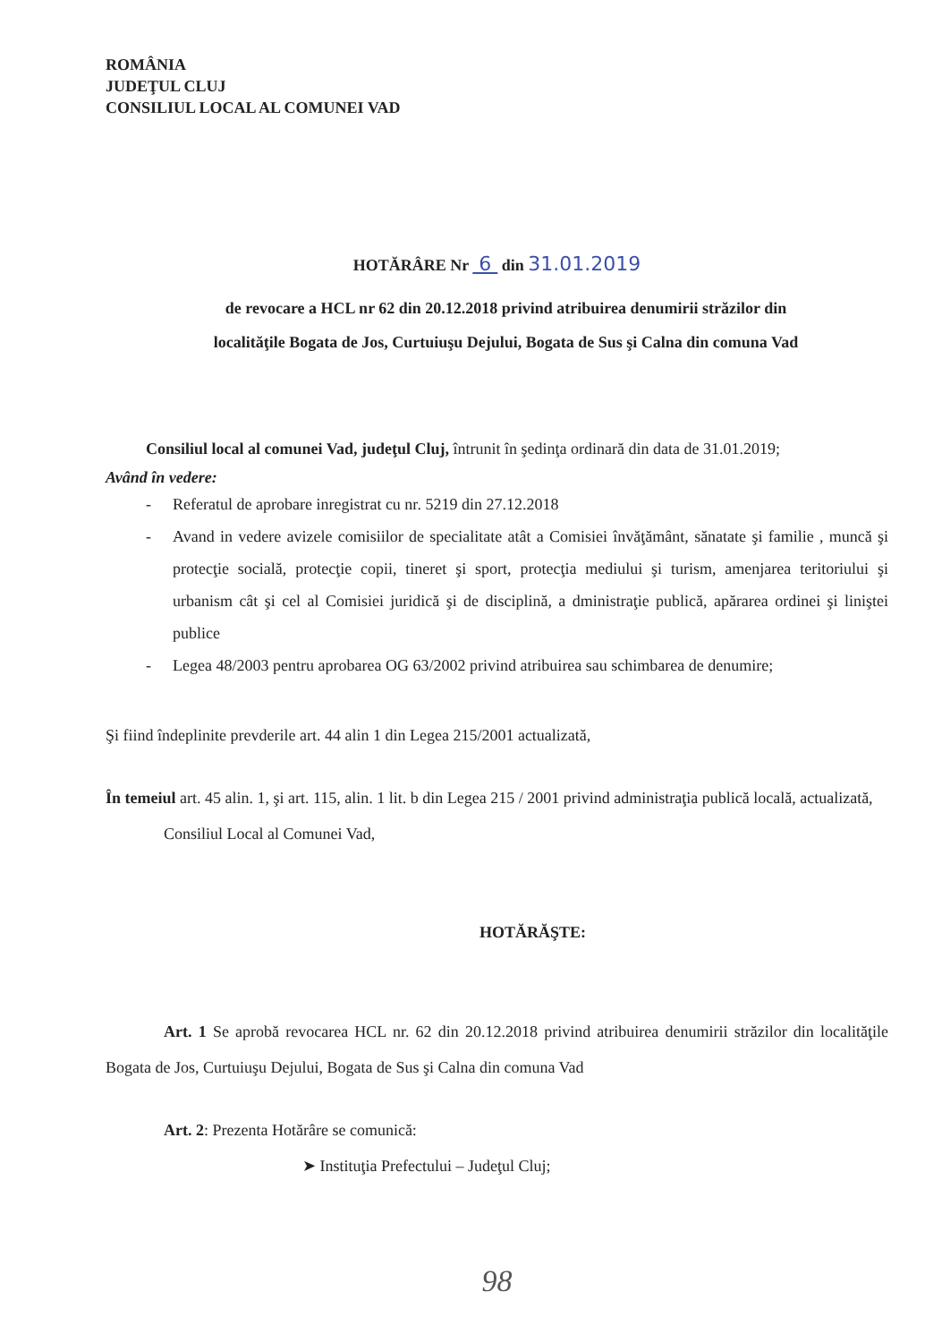ROMÂNIA
JUDEŢUL CLUJ
CONSILIUL LOCAL AL COMUNEI VAD
HOTĂRÂRE Nr 6 din 31.01.2019
de revocare a HCL nr 62 din 20.12.2018 privind atribuirea denumirii străzilor din
localităţile Bogata de Jos, Curtuiuşu Dejului, Bogata de Sus şi Calna din comuna Vad
Consiliul local al comunei Vad, judeţul Cluj, întrunit în şedinţa ordinară din data de 31.01.2019;
Având în vedere:
- Referatul de aprobare inregistrat cu nr. 5219 din 27.12.2018
- Avand in vedere avizele comisiilor de specialitate atât a Comisiei învăţământ, sănatate şi familie , muncă şi protecţie socială, protecţie copii, tineret şi sport, protecţia mediului şi turism, amenjarea teritoriului şi urbanism cât şi cel al Comisiei juridică şi de disciplină, a dministraţie publică, apărarea ordinei şi liniştei publice
- Legea 48/2003 pentru aprobarea OG 63/2002 privind atribuirea sau schimbarea de denumire;
Şi fiind îndeplinite prevderile art. 44 alin 1 din Legea 215/2001 actualizată,
În temeiul art. 45 alin. 1, şi art. 115, alin. 1 lit. b din Legea 215 / 2001 privind administraţia publică locală, actualizată,
Consiliul Local al Comunei Vad,
HOTĂRĂŞTE:
Art. 1 Se aprobă revocarea HCL nr. 62 din 20.12.2018 privind atribuirea denumirii străzilor din localităţile Bogata de Jos, Curtuiuşu Dejului, Bogata de Sus şi Calna din comuna Vad
Art. 2: Prezenta Hotărâre se comunică:
➤ Instituţia Prefectului – Judeţul Cluj;
98